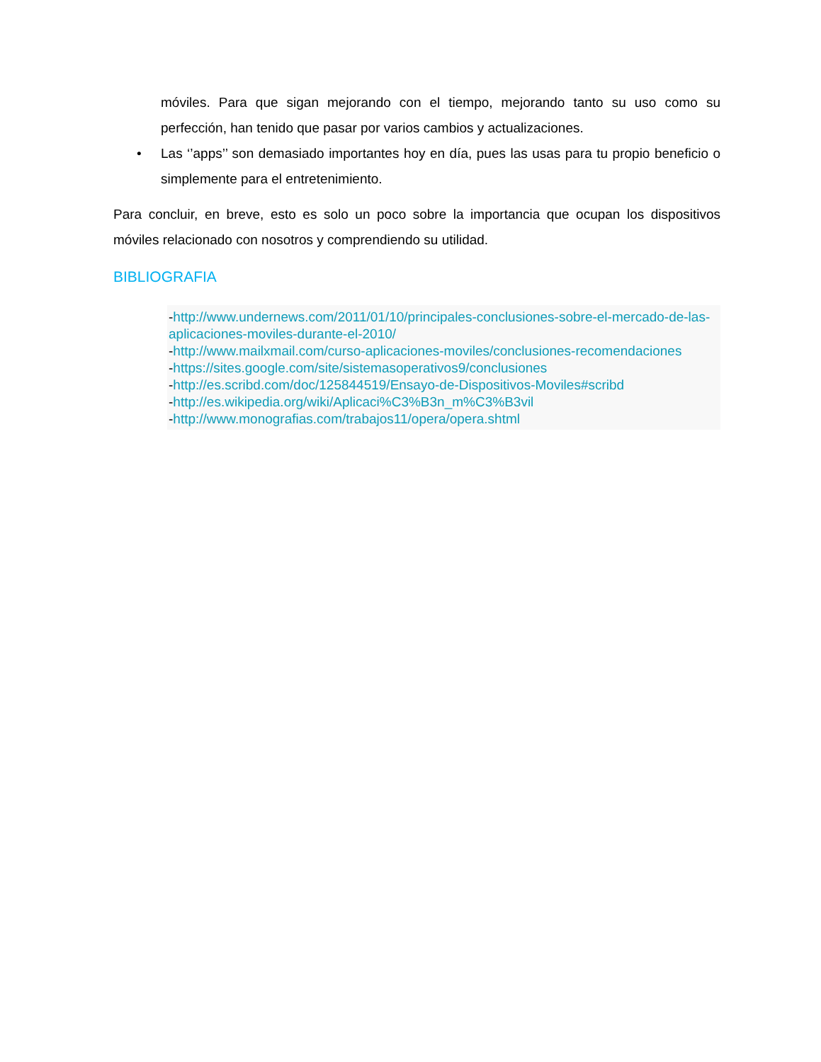móviles. Para que sigan mejorando con el tiempo, mejorando tanto su uso como su perfección, han tenido que pasar por varios cambios y actualizaciones.
• Las ‘’apps’’ son demasiado importantes hoy en día, pues las usas para tu propio beneficio o simplemente para el entretenimiento.
Para concluir, en breve, esto es solo un poco sobre la importancia que ocupan los dispositivos móviles relacionado con nosotros y comprendiendo su utilidad.
BIBLIOGRAFIA
-http://www.undernews.com/2011/01/10/principales-conclusiones-sobre-el-mercado-de-las-aplicaciones-moviles-durante-el-2010/
-http://www.mailxmail.com/curso-aplicaciones-moviles/conclusiones-recomendaciones
-https://sites.google.com/site/sistemasoperativos9/conclusiones
-http://es.scribd.com/doc/125844519/Ensayo-de-Dispositivos-Moviles#scribd
-http://es.wikipedia.org/wiki/Aplicaci%C3%B3n_m%C3%B3vil
-http://www.monografias.com/trabajos11/opera/opera.shtml